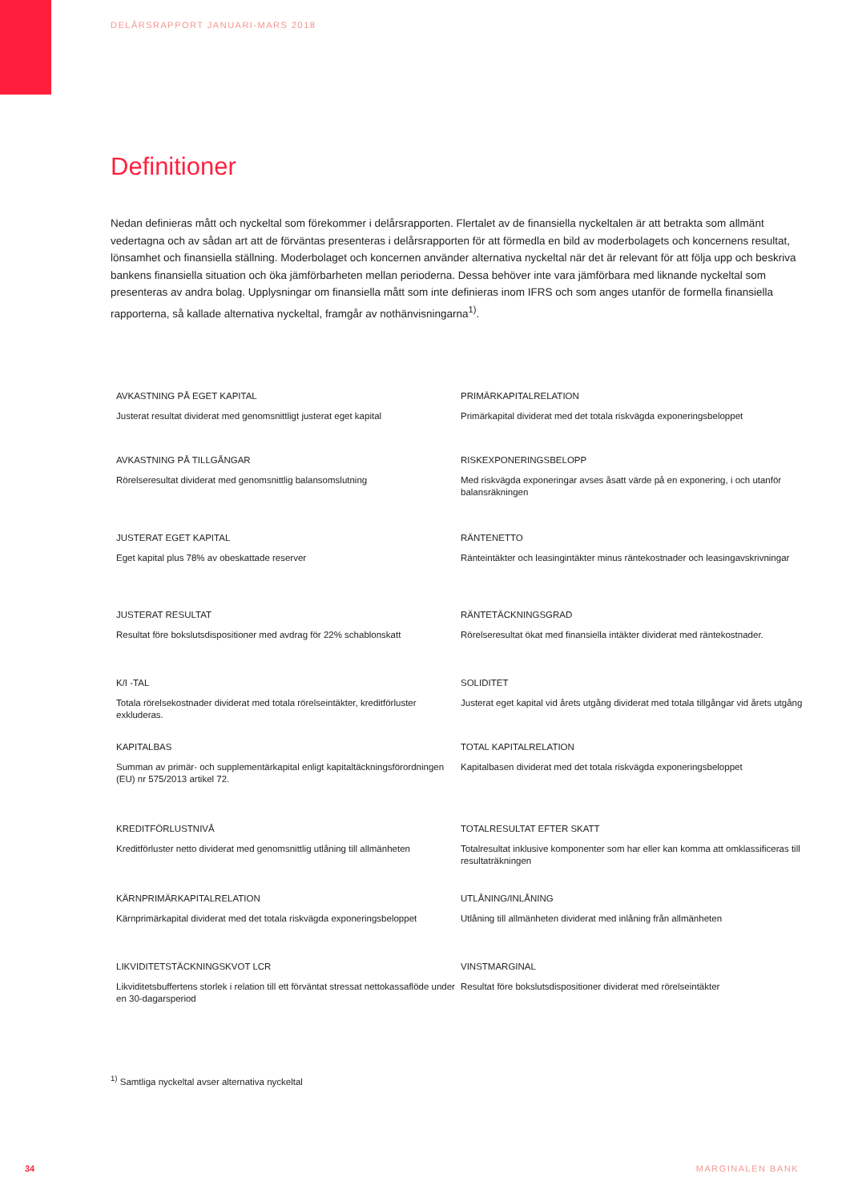DELÅRSRAPPORT JANUARI-MARS 2018
Definitioner
Nedan definieras mått och nyckeltal som förekommer i delårsrapporten. Flertalet av de finansiella nyckeltalen är att betrakta som allmänt vedertagna och av sådan art att de förväntas presenteras i delårsrapporten för att förmedla en bild av moderbolagets och koncernens resultat, lönsamhet och finansiella ställning. Moderbolaget och koncernen använder alternativa nyckeltal när det är relevant för att följa upp och beskriva bankens finansiella situation och öka jämförbarheten mellan perioderna. Dessa behöver inte vara jämförbara med liknande nyckeltal som presenteras av andra bolag. Upplysningar om finansiella mått som inte definieras inom IFRS och som anges utanför de formella finansiella rapporterna, så kallade alternativa nyckeltal, framgår av nothänvisningarna<sup>1)</sup>.
AVKASTNING PÅ EGET KAPITAL
Justerat resultat dividerat med genomsnittligt justerat eget kapital
PRIMÄRKAPITALRELATION
Primärkapital dividerat med det totala riskvägda exponeringsbeloppet
AVKASTNING PÅ TILLGÅNGAR
Rörelseresultat dividerat med genomsnittlig balansomslutning
RISKEXPONERINGSBELOPP
Med riskvägda exponeringar avses åsatt värde på en exponering, i och utanför balansräkningen
JUSTERAT EGET KAPITAL
Eget kapital plus 78% av obeskattade reserver
RÄNTENETTO
Ränteintäkter och leasingintäkter minus räntekostnader och leasingavskrivningar
JUSTERAT RESULTAT
Resultat före bokslutsdispositioner med avdrag för 22% schablonskatt
RÄNTETÄCKNINGSGRAD
Rörelseresultat ökat med finansiella intäkter dividerat med räntekostnader.
K/I -TAL
Totala rörelsekostnader dividerat med totala rörelseintäkter, kreditförluster exkluderas.
SOLIDITET
Justerat eget kapital vid årets utgång dividerat med totala tillgångar vid årets utgång
KAPITALBAS
Summan av primär- och supplementärkapital enligt kapitaltäckningsförordningen (EU) nr 575/2013 artikel 72.
TOTAL KAPITALRELATION
Kapitalbasen dividerat med det totala riskvägda exponeringsbeloppet
KREDITFÖRLUSTNIVÅ
Kreditförluster netto dividerat med genomsnittlig utlåning till allmänheten
TOTALRESULTAT EFTER SKATT
Totalresultat inklusive komponenter som har eller kan komma att omklassificeras till resultaträkningen
KÄRNPRIMÄRKAPITALRELATION
Kärnprimärkapital dividerat med det totala riskvägda exponeringsbeloppet
UTLÅNING/INLÅNING
Utlåning till allmänheten dividerat med inlåning från allmänheten
LIKVIDITETSTÄCKNINGSKVOT LCR
Likviditetsbuffertens storlek i relation till ett förväntat stressat nettokassaflöde under en 30-dagarsperiod
VINSTMARGINAL
Resultat före bokslutsdispositioner dividerat med rörelseintäkter
<sup>1)</sup> Samtliga nyckeltal avser alternativa nyckeltal
34 MARGINALEN BANK